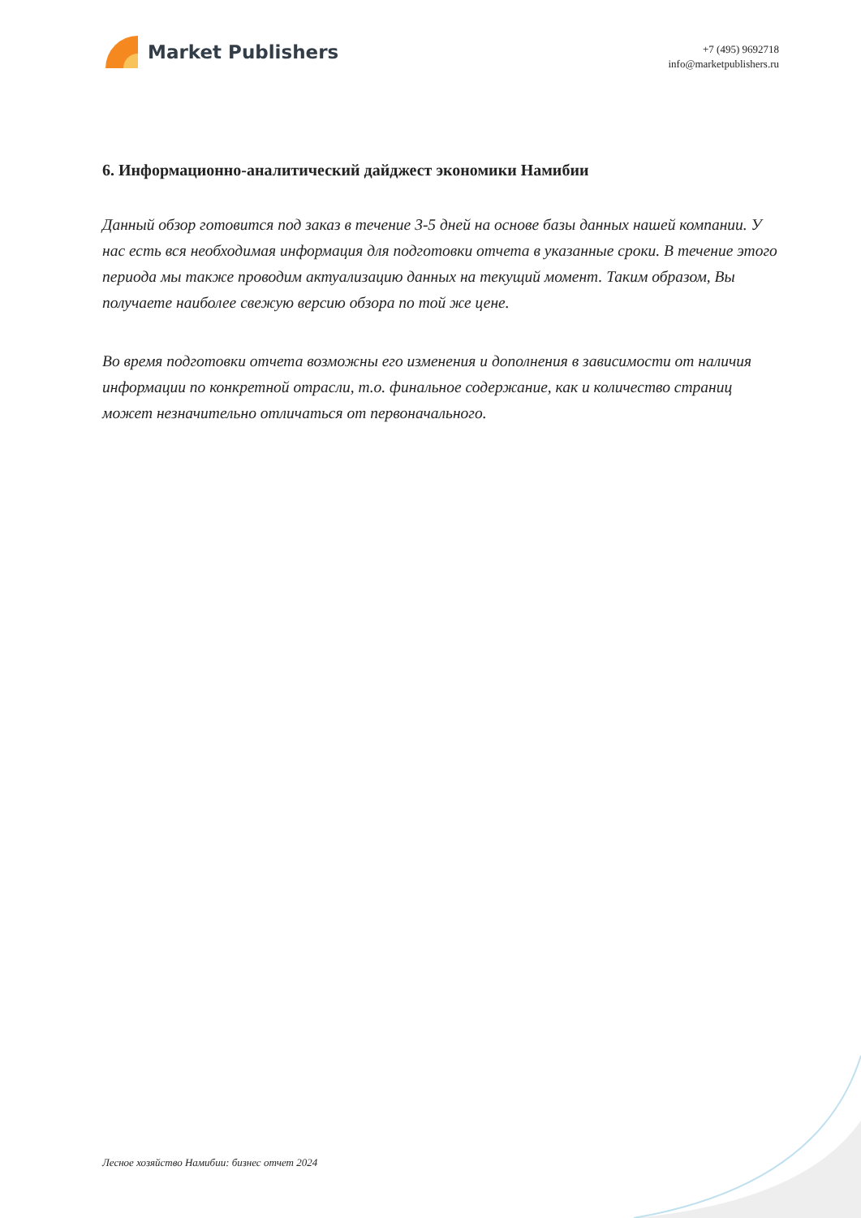Market Publishers
+7 (495) 9692718
info@marketpublishers.ru
6. Информационно-аналитический дайджест экономики Намибии
Данный обзор готовится под заказ в течение 3-5 дней на основе базы данных нашей компании. У нас есть вся необходимая информация для подготовки отчета в указанные сроки. В течение этого периода мы также проводим актуализацию данных на текущий момент. Таким образом, Вы получаете наиболее свежую версию обзора по той же цене.
Во время подготовки отчета возможны его изменения и дополнения в зависимости от наличия информации по конкретной отрасли, т.о. финальное содержание, как и количество страниц может незначительно отличаться от первоначального.
Лесное хозяйство Намибии: бизнес отчет 2024